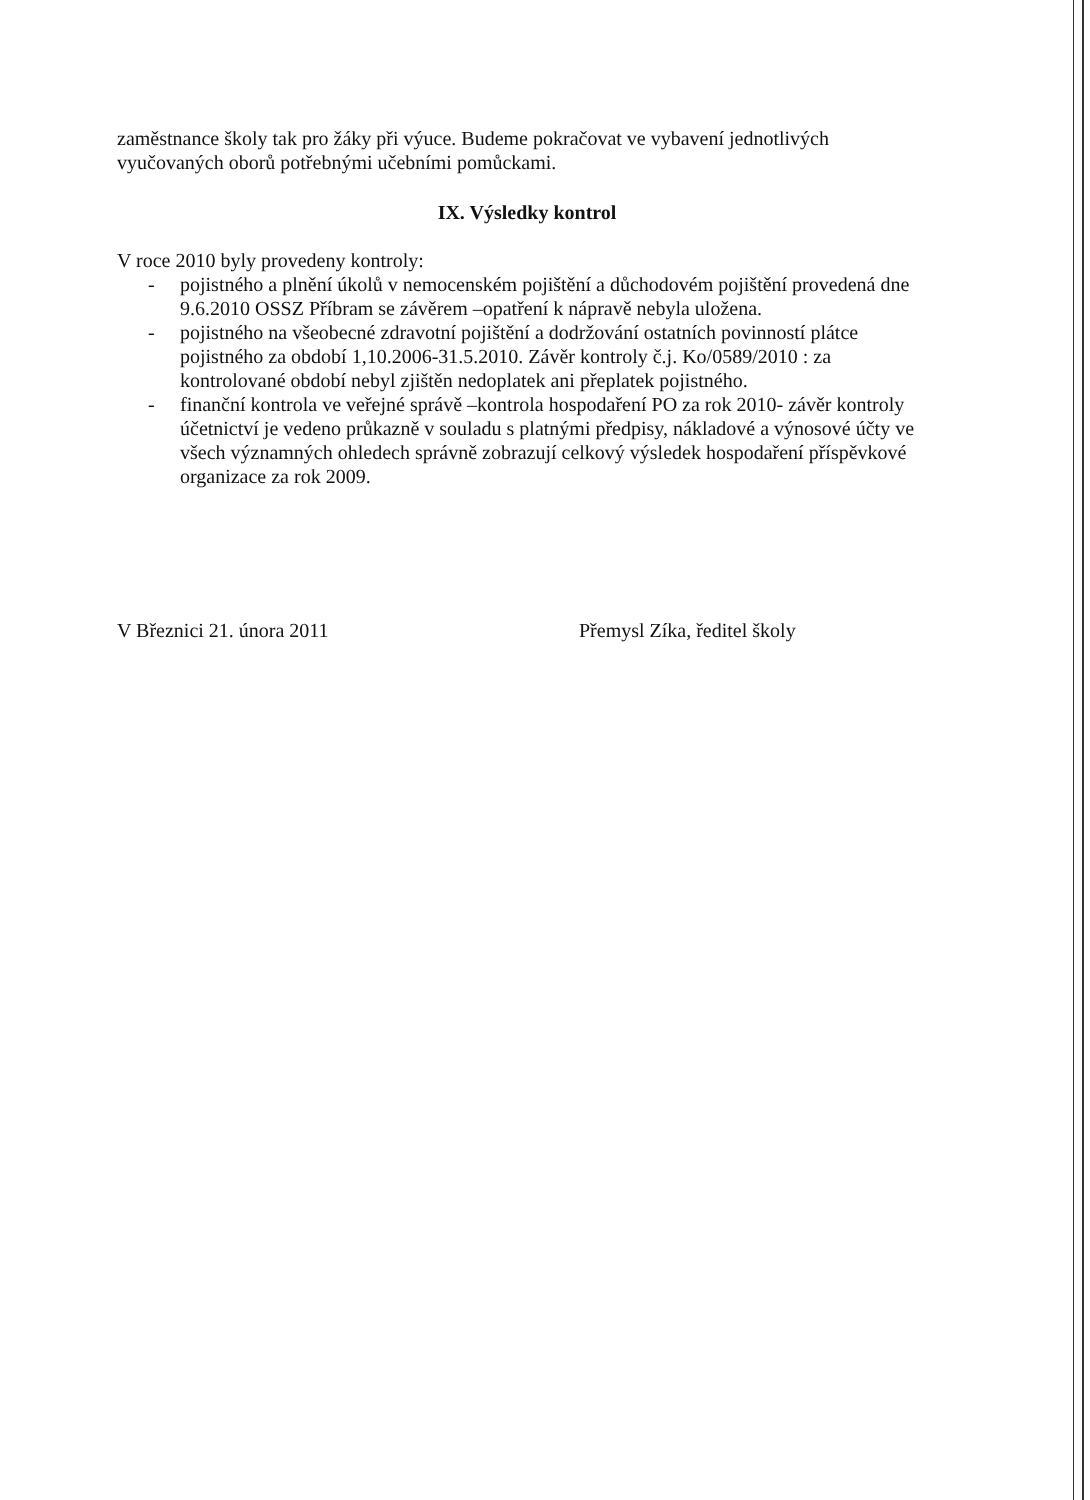zaměstnance školy tak pro žáky při výuce. Budeme pokračovat ve vybavení jednotlivých vyučovaných oborů potřebnými učebními pomůckami.
IX. Výsledky kontrol
V roce 2010 byly provedeny kontroly:
- pojistného a plnění úkolů v nemocenském pojištění a důchodovém pojištění provedená dne 9.6.2010 OSSZ Příbram se závěrem –opatření k nápravě nebyla uložena.
- pojistného na všeobecné zdravotní pojištění a dodržování ostatních povinností plátce pojistného za období 1,10.2006-31.5.2010. Závěr kontroly č.j. Ko/0589/2010 : za kontrolované období nebyl zjištěn nedoplatek ani přeplatek pojistného.
- finanční kontrola ve veřejné správě –kontrola hospodaření PO za rok 2010- závěr kontroly účetnictví je vedeno průkazně v souladu s platnými předpisy, nákladové a výnosové účty ve všech významných ohledech správně zobrazují celkový výsledek hospodaření příspěvkové organizace za rok 2009.
V Březnici 21. února 2011 Přemysl Zíka, ředitel školy